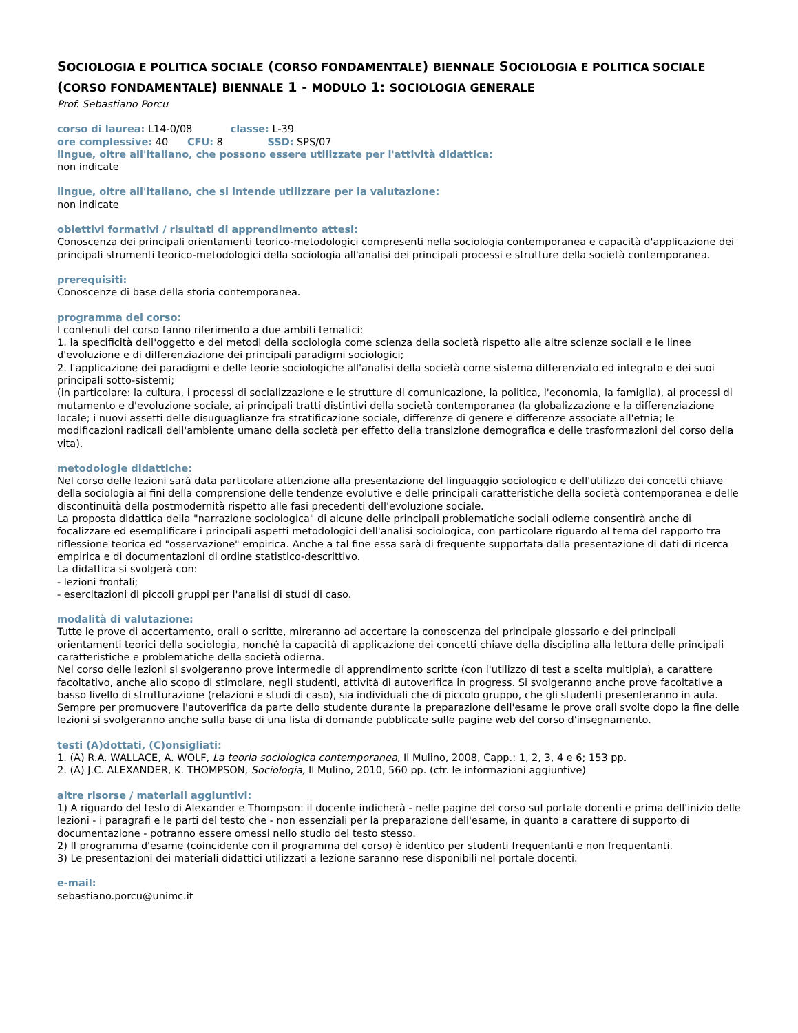SOCIOLOGIA E POLITICA SOCIALE (CORSO FONDAMENTALE) BIENNALE SOCIOLOGIA E POLITICA SOCIALE (CORSO FONDAMENTALE) BIENNALE 1 - MODULO 1: SOCIOLOGIA GENERALE
Prof. Sebastiano Porcu
corso di laurea: L14-0/08 classe: L-39
ore complessive: 40 CFU: 8 SSD: SPS/07
lingue, oltre all'italiano, che possono essere utilizzate per l'attività didattica:
non indicate
lingue, oltre all'italiano, che si intende utilizzare per la valutazione:
non indicate
obiettivi formativi / risultati di apprendimento attesi:
Conoscenza dei principali orientamenti teorico-metodologici compresenti nella sociologia contemporanea e capacità d'applicazione dei principali strumenti teorico-metodologici della sociologia all'analisi dei principali processi e strutture della società contemporanea.
prerequisiti:
Conoscenze di base della storia contemporanea.
programma del corso:
I contenuti del corso fanno riferimento a due ambiti tematici:
1. la specificità dell'oggetto e dei metodi della sociologia come scienza della società rispetto alle altre scienze sociali e le linee d'evoluzione e di differenziazione dei principali paradigmi sociologici;
2. l'applicazione dei paradigmi e delle teorie sociologiche all'analisi della società come sistema differenziato ed integrato e dei suoi principali sotto-sistemi;
(in particolare: la cultura, i processi di socializzazione e le strutture di comunicazione, la politica, l'economia, la famiglia), ai processi di mutamento e d'evoluzione sociale, ai principali tratti distintivi della società contemporanea (la globalizzazione e la differenziazione locale; i nuovi assetti delle disuguaglianze fra stratificazione sociale, differenze di genere e differenze associate all'etnia; le modificazioni radicali dell'ambiente umano della società per effetto della transizione demografica e delle trasformazioni del corso della vita).
metodologie didattiche:
Nel corso delle lezioni sarà data particolare attenzione alla presentazione del linguaggio sociologico e dell'utilizzo dei concetti chiave della sociologia ai fini della comprensione delle tendenze evolutive e delle principali caratteristiche della società contemporanea e delle discontinuità della postmodernità rispetto alle fasi precedenti dell'evoluzione sociale.
La proposta didattica della "narrazione sociologica" di alcune delle principali problematiche sociali odierne consentirà anche di focalizzare ed esemplificare i principali aspetti metodologici dell'analisi sociologica, con particolare riguardo al tema del rapporto tra riflessione teorica ed "osservazione" empirica. Anche a tal fine essa sarà di frequente supportata dalla presentazione di dati di ricerca empirica e di documentazioni di ordine statistico-descrittivo.
La didattica si svolgerà con:
- lezioni frontali;
- esercitazioni di piccoli gruppi per l'analisi di studi di caso.
modalità di valutazione:
Tutte le prove di accertamento, orali o scritte, mireranno ad accertare la conoscenza del principale glossario e dei principali orientamenti teorici della sociologia, nonché la capacità di applicazione dei concetti chiave della disciplina alla lettura delle principali caratteristiche e problematiche della società odierna.
Nel corso delle lezioni si svolgeranno prove intermedie di apprendimento scritte (con l'utilizzo di test a scelta multipla), a carattere facoltativo, anche allo scopo di stimolare, negli studenti, attività di autoverifica in progress. Si svolgeranno anche prove facoltative a basso livello di strutturazione (relazioni e studi di caso), sia individuali che di piccolo gruppo, che gli studenti presenteranno in aula.
Sempre per promuovere l'autoverifica da parte dello studente durante la preparazione dell'esame le prove orali svolte dopo la fine delle lezioni si svolgeranno anche sulla base di una lista di domande pubblicate sulle pagine web del corso d'insegnamento.
testi (A)dottati, (C)onsigliati:
1. (A) R.A. WALLACE, A. WOLF, La teoria sociologica contemporanea, Il Mulino, 2008, Capp.: 1, 2, 3, 4 e 6; 153 pp.
2. (A) J.C. ALEXANDER, K. THOMPSON, Sociologia, Il Mulino, 2010, 560 pp. (cfr. le informazioni aggiuntive)
altre risorse / materiali aggiuntivi:
1) A riguardo del testo di Alexander e Thompson: il docente indicherà - nelle pagine del corso sul portale docenti e prima dell'inizio delle lezioni - i paragrafi e le parti del testo che - non essenziali per la preparazione dell'esame, in quanto a carattere di supporto di documentazione - potranno essere omessi nello studio del testo stesso.
2) Il programma d'esame (coincidente con il programma del corso) è identico per studenti frequentanti e non frequentanti.
3) Le presentazioni dei materiali didattici utilizzati a lezione saranno rese disponibili nel portale docenti.
e-mail:
sebastiano.porcu@unimc.it